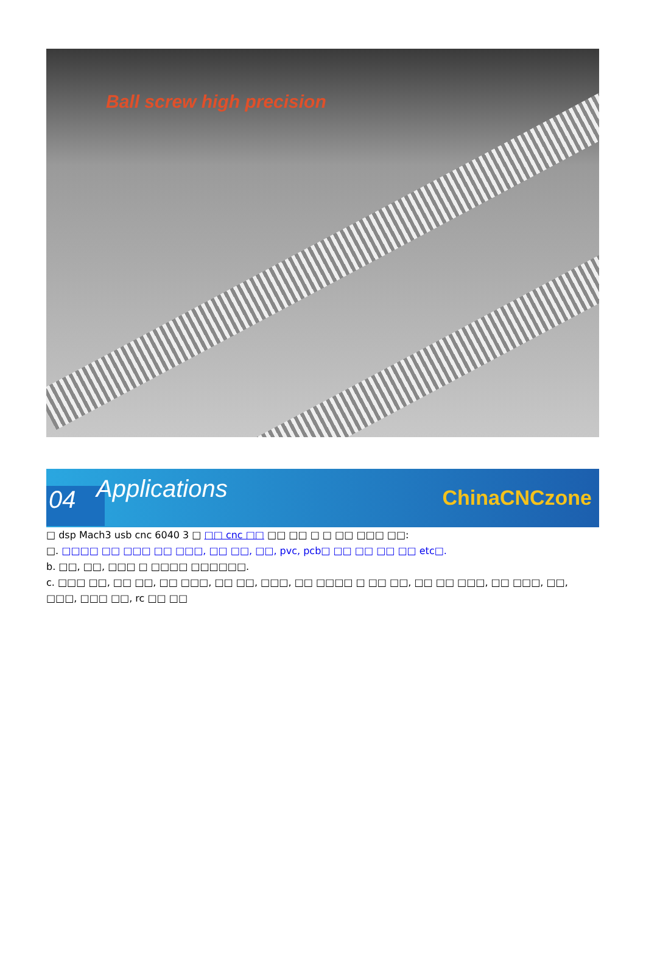Ball screw high precision
04 Applications ChinaCNCzone
□ dsp Mach3 usb cnc 6040 3 □ □□ cnc □□ □□ □□ □ □ □□ □□□ □□:
□. □□□□ □□ □□□ □□ □□□, □□ □□, □□, pvc, pcb□ □□ □□ □□ □□ etc□.
b. □□, □□, □□□ □ □□□□ □□□□□□.
c. □□□ □□, □□ □□, □□ □□□, □□ □□, □□□, □□ □□□□ □ □□ □□, □□ □□ □□□, □□ □□□, □□, □□□, □□□ □□, rc □□ □□